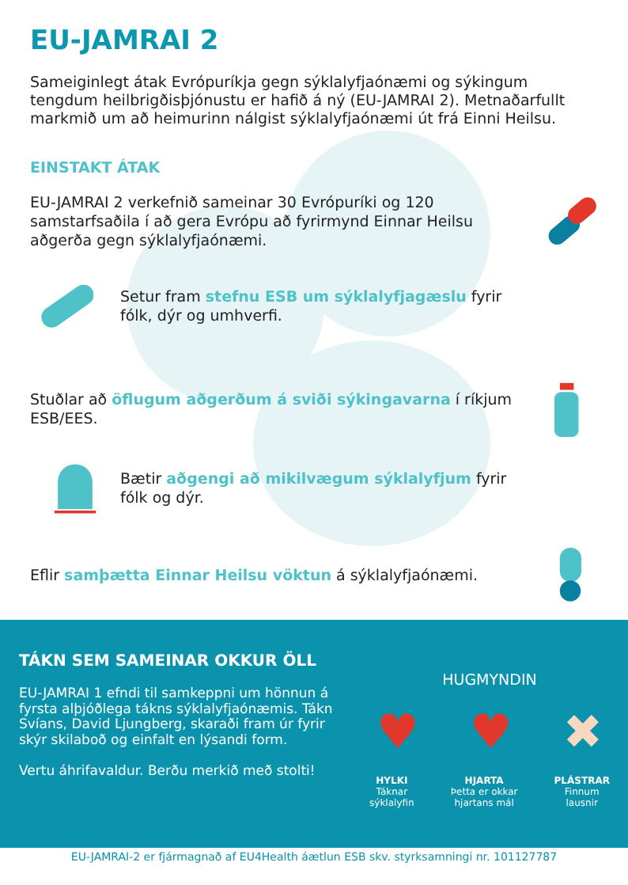EU-JAMRAI 2
Sameiginlegt átak Evrópuríkja gegn sýklalyfjaónæmi og sýkingum tengdum heilbrigðisþjónustu er hafið á ný (EU-JAMRAI 2). Metnaðarfullt markmið um að heimurinn nálgist sýklalyfjaónæmi út frá Einni Heilsu.
EINSTAKT ÁTAK
EU-JAMRAI 2 verkefnið sameinar 30 Evrópuríki og 120 samstarfsaðila í að gera Evrópu að fyrirmynd Einnar Heilsu aðgerða gegn sýklalyfjaónæmi.
Setur fram stefnu ESB um sýklalyfjagæslu fyrir
fólk, dýr og umhverfi.
Stuðlar að öflugum aðgerðum á sviði sýkingavarna í ríkjum
ESB/EES.
Bætir aðgengi að mikilvægum sýklalyfjum fyrir
fólk og dýr.
Eflir samþætta Einnar Heilsu vöktun á sýklalyfjaónæmi.
TÁKN SEM SAMEINAR OKKUR ÖLL
EU-JAMRAI 1 efndi til samkeppni um hönnun á fyrsta alþjóðlega tákns sýklalyfjaónæmis. Tákn Svíans, David Ljungberg, skaraði fram úr fyrir skýr skilaboð og einfalt en lýsandi form.
Vertu áhrifavaldur. Berðu merkið með stolti!
HUGMYNDIN
♥ ♥ ✖
HYLKI
Táknar
sýklalyfin
HJARTA
Þetta er okkar
hjartans mál
PLÁSTRAR
Finnum
lausnir
EU-JAMRAI-2 er fjármagnað af EU4Health áætlun ESB skv. styrksamningi nr. 101127787